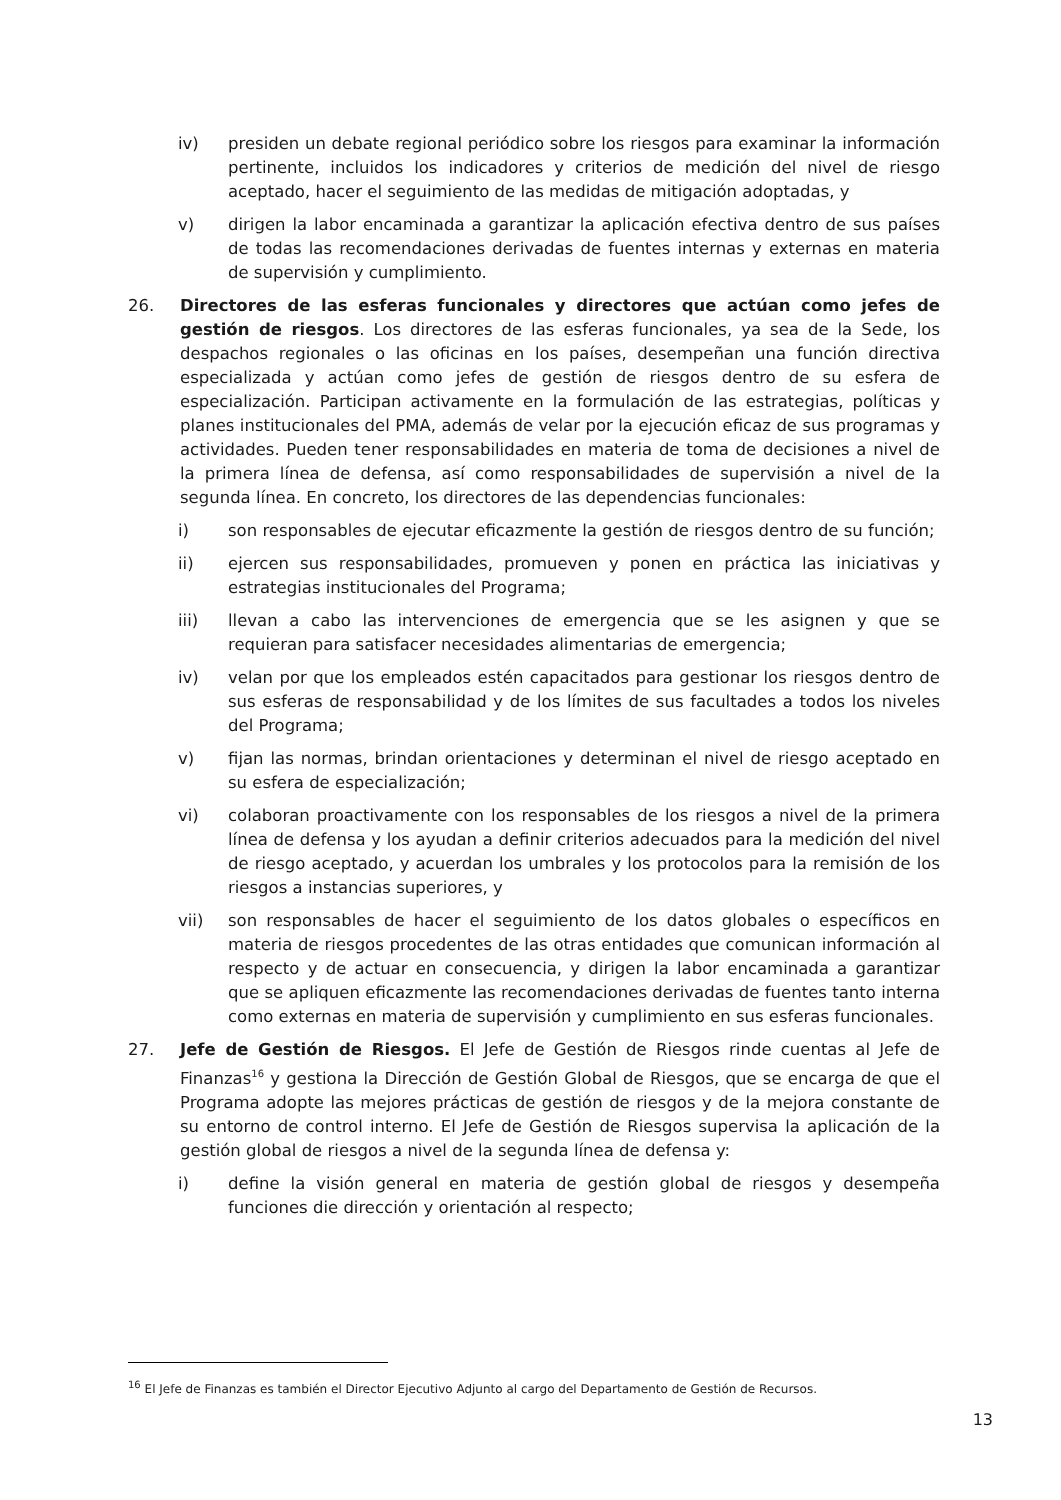iv) presiden un debate regional periódico sobre los riesgos para examinar la información pertinente, incluidos los indicadores y criterios de medición del nivel de riesgo aceptado, hacer el seguimiento de las medidas de mitigación adoptadas, y
v) dirigen la labor encaminada a garantizar la aplicación efectiva dentro de sus países de todas las recomendaciones derivadas de fuentes internas y externas en materia de supervisión y cumplimiento.
26. Directores de las esferas funcionales y directores que actúan como jefes de gestión de riesgos. Los directores de las esferas funcionales, ya sea de la Sede, los despachos regionales o las oficinas en los países, desempeñan una función directiva especializada y actúan como jefes de gestión de riesgos dentro de su esfera de especialización. Participan activamente en la formulación de las estrategias, políticas y planes institucionales del PMA, además de velar por la ejecución eficaz de sus programas y actividades. Pueden tener responsabilidades en materia de toma de decisiones a nivel de la primera línea de defensa, así como responsabilidades de supervisión a nivel de la segunda línea. En concreto, los directores de las dependencias funcionales:
i) son responsables de ejecutar eficazmente la gestión de riesgos dentro de su función;
ii) ejercen sus responsabilidades, promueven y ponen en práctica las iniciativas y estrategias institucionales del Programa;
iii) llevan a cabo las intervenciones de emergencia que se les asignen y que se requieran para satisfacer necesidades alimentarias de emergencia;
iv) velan por que los empleados estén capacitados para gestionar los riesgos dentro de sus esferas de responsabilidad y de los límites de sus facultades a todos los niveles del Programa;
v) fijan las normas, brindan orientaciones y determinan el nivel de riesgo aceptado en su esfera de especialización;
vi) colaboran proactivamente con los responsables de los riesgos a nivel de la primera línea de defensa y los ayudan a definir criterios adecuados para la medición del nivel de riesgo aceptado, y acuerdan los umbrales y los protocolos para la remisión de los riesgos a instancias superiores, y
vii) son responsables de hacer el seguimiento de los datos globales o específicos en materia de riesgos procedentes de las otras entidades que comunican información al respecto y de actuar en consecuencia, y dirigen la labor encaminada a garantizar que se apliquen eficazmente las recomendaciones derivadas de fuentes tanto interna como externas en materia de supervisión y cumplimiento en sus esferas funcionales.
27. Jefe de Gestión de Riesgos. El Jefe de Gestión de Riesgos rinde cuentas al Jefe de Finanzas<sup>16</sup> y gestiona la Dirección de Gestión Global de Riesgos, que se encarga de que el Programa adopte las mejores prácticas de gestión de riesgos y de la mejora constante de su entorno de control interno. El Jefe de Gestión de Riesgos supervisa la aplicación de la gestión global de riesgos a nivel de la segunda línea de defensa y:
i) define la visión general en materia de gestión global de riesgos y desempeña funciones die dirección y orientación al respecto;
<sup>16</sup> El Jefe de Finanzas es también el Director Ejecutivo Adjunto al cargo del Departamento de Gestión de Recursos.
13